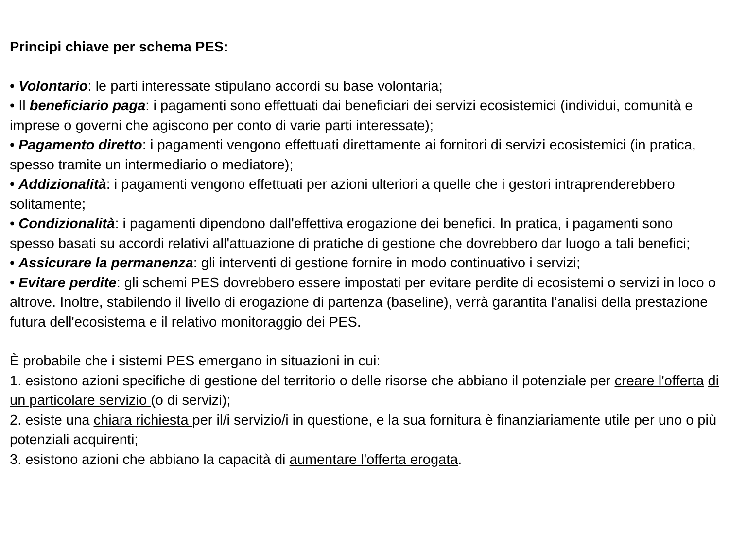Principi chiave per schema PES:
• Volontario: le parti interessate stipulano accordi su base volontaria;
• Il beneficiario paga: i pagamenti sono effettuati dai beneficiari dei servizi ecosistemici (individui, comunità e imprese o governi che agiscono per conto di varie parti interessate);
• Pagamento diretto: i pagamenti vengono effettuati direttamente ai fornitori di servizi ecosistemici (in pratica, spesso tramite un intermediario o mediatore);
• Addizionalità: i pagamenti vengono effettuati per azioni ulteriori a quelle che i gestori intraprenderebbero solitamente;
• Condizionalità: i pagamenti dipendono dall'effettiva erogazione dei benefici. In pratica, i pagamenti sono spesso basati su accordi relativi all'attuazione di pratiche di gestione che dovrebbero dar luogo a tali benefici;
• Assicurare la permanenza: gli interventi di gestione fornire in modo continuativo i servizi;
• Evitare perdite: gli schemi PES dovrebbero essere impostati per evitare perdite di ecosistemi o servizi in loco o altrove. Inoltre, stabilendo il livello di erogazione di partenza (baseline), verrà garantita l’analisi della prestazione futura dell'ecosistema e il relativo monitoraggio dei PES.
È probabile che i sistemi PES emergano in situazioni in cui:
1. esistono azioni specifiche di gestione del territorio o delle risorse che abbiano il potenziale per creare l'offerta di un particolare servizio (o di servizi);
2. esiste una chiara richiesta per il/i servizio/i in questione, e la sua fornitura è finanziariamente utile per uno o più potenziali acquirenti;
3. esistono azioni che abbiano la capacità di aumentare l'offerta erogata.